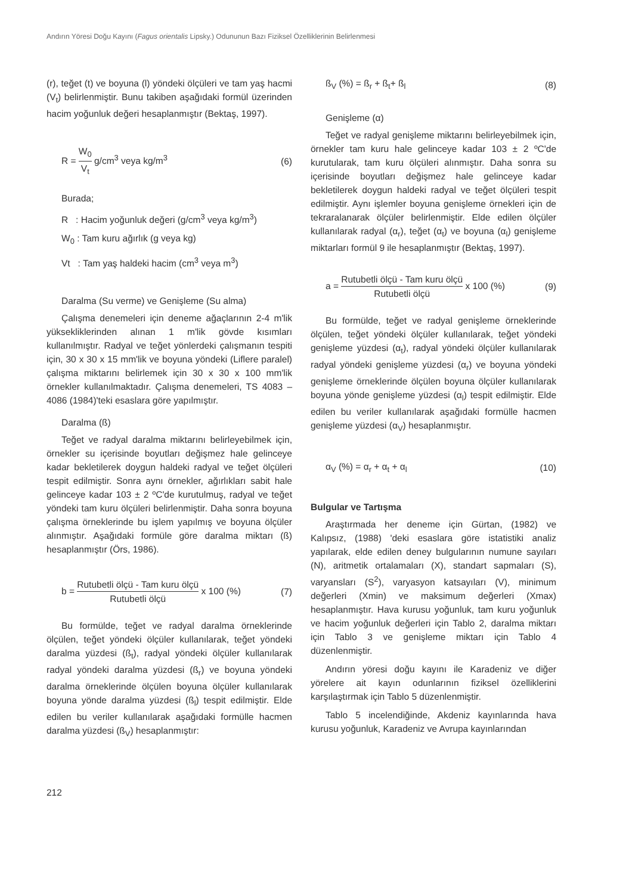Andırın Yöresi Doğu Kayını (Fagus orientalis Lipsky.) Odununun Bazı Fiziksel Özelliklerinin Belirlenmesi
(r), teğet (t) ve boyuna (l) yöndeki ölçüleri ve tam yaş hacmi (V<sub>t</sub>) belirlenmiştir. Bunu takiben aşağıdaki formül üzerinden hacim yoğunluk değeri hesaplanmıştır (Bektaş, 1997).
R = W<sub>0</sub> V<sub>t</sub> g/cm<sup>3</sup> veya kg/m<sup>3</sup> (6)
Burada;
R : Hacim yoğunluk değeri (g/cm<sup>3</sup> veya kg/m<sup>3</sup>)
W<sub>0</sub> : Tam kuru ağırlık (g veya kg)
Vt : Tam yaş haldeki hacim (cm<sup>3</sup> veya m<sup>3</sup>)
Daralma (Su verme) ve Genişleme (Su alma)
Çalışma denemeleri için deneme ağaçlarının 2-4 m'lik yüksekliklerinden alınan 1 m'lik gövde kısımları kullanılmıştır. Radyal ve teğet yönlerdeki çalışmanın tespiti için, 30 x 30 x 15 mm'lik ve boyuna yöndeki (Liflere paralel) çalışma miktarını belirlemek için 30 x 30 x 100 mm'lik örnekler kullanılmaktadır. Çalışma denemeleri, TS 4083 – 4086 (1984)'teki esaslara göre yapılmıştır.
Daralma (ß)
Teğet ve radyal daralma miktarını belirleyebilmek için, örnekler su içerisinde boyutları değişmez hale gelinceye kadar bekletilerek doygun haldeki radyal ve teğet ölçüleri tespit edilmiştir. Sonra aynı örnekler, ağırlıkları sabit hale gelinceye kadar 103 ± 2 ºC'de kurutulmuş, radyal ve teğet yöndeki tam kuru ölçüleri belirlenmiştir. Daha sonra boyuna çalışma örneklerinde bu işlem yapılmış ve boyuna ölçüler alınmıştır. Aşağıdaki formüle göre daralma miktarı (ß) hesaplanmıştır (Örs, 1986).
b = Rutubetli ölçü - Tam kuru ölçü Rutubetli ölçü x 100 (%)
(7)
Bu formülde, teğet ve radyal daralma örneklerinde ölçülen, teğet yöndeki ölçüler kullanılarak, teğet yöndeki daralma yüzdesi (ß<sub>t</sub>), radyal yöndeki ölçüler kullanılarak radyal yöndeki daralma yüzdesi (ß<sub>r</sub>) ve boyuna yöndeki daralma örneklerinde ölçülen boyuna ölçüler kullanılarak boyuna yönde daralma yüzdesi (ß<sub>l</sub>) tespit edilmiştir. Elde edilen bu veriler kullanılarak aşağıdaki formülle hacmen daralma yüzdesi (ß<sub>V</sub>) hesaplanmıştır:
ß<sub>V</sub> (%) = ß<sub>r</sub> + ß<sub>t</sub>+ ß<sub>l</sub> (8)
Genişleme (α)
Teğet ve radyal genişleme miktarını belirleyebilmek için, örnekler tam kuru hale gelinceye kadar 103 ± 2 ºC'de kurutularak, tam kuru ölçüleri alınmıştır. Daha sonra su içerisinde boyutları değişmez hale gelinceye kadar bekletilerek doygun haldeki radyal ve teğet ölçüleri tespit edilmiştir. Aynı işlemler boyuna genişleme örnekleri için de tekraralanarak ölçüler belirlenmiştir. Elde edilen ölçüler kullanılarak radyal (α<sub>r</sub>), teğet (α<sub>t</sub>) ve boyuna (α<sub>l</sub>) genişleme miktarları formül 9 ile hesaplanmıştır (Bektaş, 1997).
a = Rutubetli ölçü - Tam kuru ölçü Rutubetli ölçü x 100 (%)
(9)
Bu formülde, teğet ve radyal genişleme örneklerinde ölçülen, teğet yöndeki ölçüler kullanılarak, teğet yöndeki genişleme yüzdesi (α<sub>t</sub>), radyal yöndeki ölçüler kullanılarak radyal yöndeki genişleme yüzdesi (α<sub>r</sub>) ve boyuna yöndeki genişleme örneklerinde ölçülen boyuna ölçüler kullanılarak boyuna yönde genişleme yüzdesi (α<sub>l</sub>) tespit edilmiştir. Elde edilen bu veriler kullanılarak aşağıdaki formülle hacmen genişleme yüzdesi (α<sub>V</sub>) hesaplanmıştır.
α<sub>V</sub> (%) = α<sub>r</sub> + α<sub>t</sub> + α<sub>l</sub> (10)
Bulgular ve Tartışma
Araştırmada her deneme için Gürtan, (1982) ve Kalıpsız, (1988) 'deki esaslara göre istatistiki analiz yapılarak, elde edilen deney bulgularının numune sayıları (N), aritmetik ortalamaları (X), standart sapmaları (S), varyansları (S<sup>2</sup>), varyasyon katsayıları (V), minimum değerleri (Xmin) ve maksimum değerleri (Xmax) hesaplanmıştır. Hava kurusu yoğunluk, tam kuru yoğunluk ve hacim yoğunluk değerleri için Tablo 2, daralma miktarı için Tablo 3 ve genişleme miktarı için Tablo 4 düzenlenmiştir.
Andırın yöresi doğu kayını ile Karadeniz ve diğer yörelere ait kayın odunlarının fiziksel özelliklerini karşılaştırmak için Tablo 5 düzenlenmiştir.
Tablo 5 incelendiğinde, Akdeniz kayınlarında hava kurusu yoğunluk, Karadeniz ve Avrupa kayınlarından
212